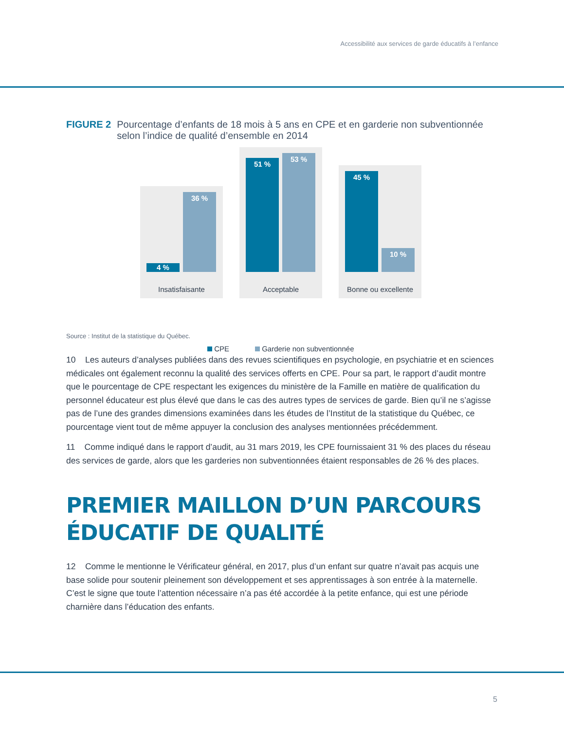Accessibilité aux services de garde éducatifs à l’enfance
FIGURE 2 Pourcentage d’enfants de 18 mois à 5 ans en CPE et en garderie non subventionnée selon l’indice de qualité d’ensemble en 2014
4 %
36 %
Insatisfaisante
51 %
53 %
Acceptable
45 %
10 %
Bonne ou excellente
CPE Garderie non subventionnée
Source : Institut de la statistique du Québec.
10 Les auteurs d’analyses publiées dans des revues scientifiques en psychologie, en psychiatrie et en sciences médicales ont également reconnu la qualité des services offerts en CPE. Pour sa part, le rapport d’audit montre que le pourcentage de CPE respectant les exigences du ministère de la Famille en matière de qualification du personnel éducateur est plus élevé que dans le cas des autres types de services de garde. Bien qu’il ne s’agisse pas de l’une des grandes dimensions examinées dans les études de l’Institut de la statistique du Québec, ce pourcentage vient tout de même appuyer la conclusion des analyses mentionnées précédemment.
11 Comme indiqué dans le rapport d’audit, au 31 mars 2019, les CPE fournissaient 31 % des places du réseau des services de garde, alors que les garderies non subventionnées étaient responsables de 26 % des places.
PREMIER MAILLON D’UN PARCOURS
ÉDUCATIF DE QUALITÉ
12 Comme le mentionne le Vérificateur général, en 2017, plus d’un enfant sur quatre n’avait pas acquis une base solide pour soutenir pleinement son développement et ses apprentissages à son entrée à la maternelle. C’est le signe que toute l’attention nécessaire n’a pas été accordée à la petite enfance, qui est une période charnière dans l’éducation des enfants.
5